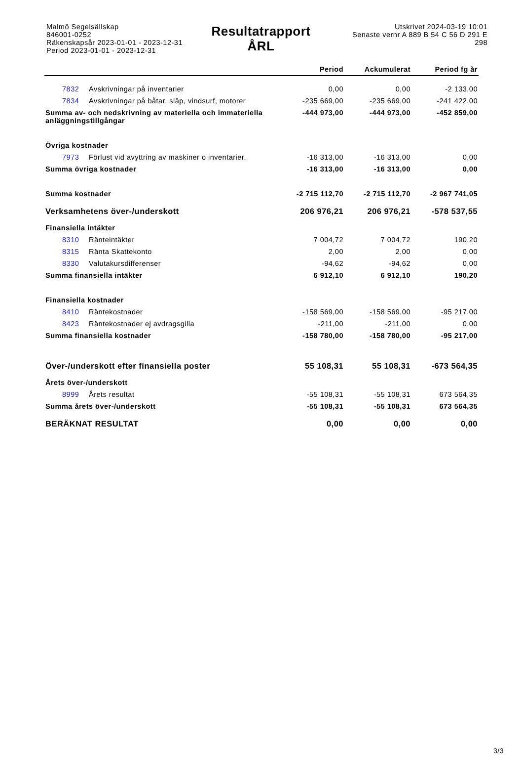Malmö Segelsällskap
846001-0252
Räkenskapsår 2023-01-01 - 2023-12-31
Period 2023-01-01 - 2023-12-31
Resultatrapport
ÅRL
Utskrivet 2024-03-19 10:01
Senaste vernr A 889 B 54 C 56 D 291 E 298
| | | Period | Ackumulerat | Period fg år |
| --- | --- | --- | --- | --- |
| 7832 | Avskrivningar på inventarier | 0,00 | 0,00 | -2 133,00 |
| 7834 | Avskrivningar på båtar, släp, vindsurf, motorer | -235 669,00 | -235 669,00 | -241 422,00 |
| Summa av- och nedskrivning av materiella och immateriella anläggningstillgångar | | -444 973,00 | -444 973,00 | -452 859,00 |
| Övriga kostnader | | | | |
| 7973 | Förlust vid avyttring av maskiner o inventarier. | -16 313,00 | -16 313,00 | 0,00 |
| Summa övriga kostnader | | -16 313,00 | -16 313,00 | 0,00 |
| Summa kostnader | | -2 715 112,70 | -2 715 112,70 | -2 967 741,05 |
| Verksamhetens över-/underskott | | 206 976,21 | 206 976,21 | -578 537,55 |
| Finansiella intäkter | | | | |
| 8310 | Ränteintäkter | 7 004,72 | 7 004,72 | 190,20 |
| 8315 | Ränta Skattekonto | 2,00 | 2,00 | 0,00 |
| 8330 | Valutakursdifferenser | -94,62 | -94,62 | 0,00 |
| Summa finansiella intäkter | | 6 912,10 | 6 912,10 | 190,20 |
| Finansiella kostnader | | | | |
| 8410 | Räntekostnader | -158 569,00 | -158 569,00 | -95 217,00 |
| 8423 | Räntekostnader ej avdragsgilla | -211,00 | -211,00 | 0,00 |
| Summa finansiella kostnader | | -158 780,00 | -158 780,00 | -95 217,00 |
| Över-/underskott efter finansiella poster | | 55 108,31 | 55 108,31 | -673 564,35 |
| Årets över-/underskott | | | | |
| 8999 | Årets resultat | -55 108,31 | -55 108,31 | 673 564,35 |
| Summa årets över-/underskott | | -55 108,31 | -55 108,31 | 673 564,35 |
| BERÄKNAT RESULTAT | | 0,00 | 0,00 | 0,00 |
3/3